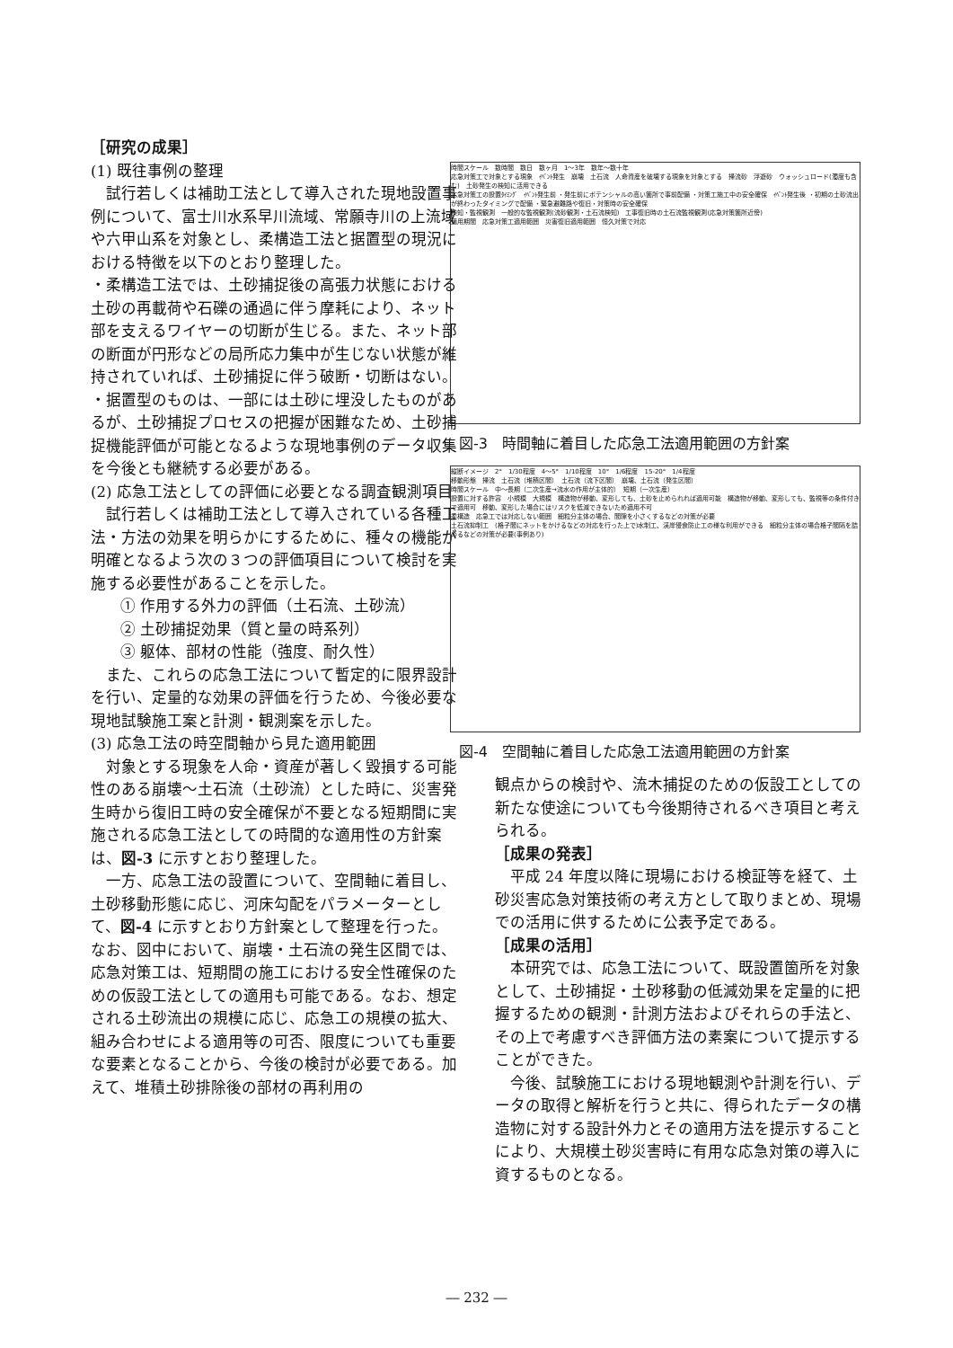［研究の成果］
(1) 既往事例の整理
試行若しくは補助工法として導入された現地設置事例について、富士川水系早川流域、常願寺川の上流域や六甲山系を対象とし、柔構造工法と据置型の現況における特徴を以下のとおり整理した。
・柔構造工法では、土砂捕捉後の高張力状態における土砂の再載荷や石礫の通過に伴う摩耗により、ネット部を支えるワイヤーの切断が生じる。また、ネット部の断面が円形などの局所応力集中が生じない状態が維持されていれば、土砂捕捉に伴う破断・切断はない。
・据置型のものは、一部には土砂に埋没したものがあるが、土砂捕捉プロセスの把握が困難なため、土砂捕捉機能評価が可能となるような現地事例のデータ収集を今後とも継続する必要がある。
(2) 応急工法としての評価に必要となる調査観測項目
試行若しくは補助工法として導入されている各種工法・方法の効果を明らかにするために、種々の機能が明確となるよう次の３つの評価項目について検討を実施する必要性があることを示した。
① 作用する外力の評価（土石流、土砂流）
② 土砂捕捉効果（質と量の時系列）
③ 躯体、部材の性能（強度、耐久性）
また、これらの応急工法について暫定的に限界設計を行い、定量的な効果の評価を行うため、今後必要な現地試験施工案と計測・観測案を示した。
(3) 応急工法の時空間軸から見た適用範囲
対象とする現象を人命・資産が著しく毀損する可能性のある崩壊～土石流（土砂流）とした時に、災害発生時から復旧工時の安全確保が不要となる短期間に実施される応急工法としての時間的な適用性の方針案は、図-3 に示すとおり整理した。
一方、応急工法の設置について、空間軸に着目し、土砂移動形態に応じ、河床勾配をパラメーターとして、図-4 に示すとおり方針案として整理を行った。なお、図中において、崩壊・土石流の発生区間では、応急対策工は、短期間の施工における安全性確保のための仮設工法としての適用も可能である。なお、想定される土砂流出の規模に応じ、応急工の規模の拡大、組み合わせによる適用等の可否、限度についても重要な要素となることから、今後の検討が必要である。加えて、堆積土砂排除後の部材の再利用の
時間スケール　数時間　数日　数ヶ月　1～3年　数年～数十年
応急対策工で対象とする現象　ｲﾍﾞﾝﾄ発生　崩壊　土石流　人命資産を破壊する現象を対象とする　掃流砂　浮遊砂　ウォッシュロード(濁度も含む)　土砂発生の検知に活用できる
応急対策工の設置ﾀｲﾐﾝｸﾞ　ｲﾍﾞﾝﾄ発生前 ・発生前にポテンシャルの高い箇所で事前配備 ・対策工施工中の安全確保　ｲﾍﾞﾝﾄ発生後 ・初期の土砂流出が終わったタイミングで配備 ・緊急避難路や復旧・対策時の安全確保
検知・監視観測　一般的な監視観測(流砂観測・土石流検知)　工事復旧時の土石流監視観測(応急対策箇所近傍)
適用期間　応急対策工適用範囲　災害復旧適用範囲　恒久対策で対応
図-3　時間軸に着目した応急工法適用範囲の方針案
縦断イメージ　2°　1/30程度　4～5°　1/10程度　10°　1/6程度　15-20°　1/4程度
移動形態　掃流　土石流（堆積区間）　土石流（流下区間）　崩壊、土石流（発生区間）
時間スケール　中～長期（二次生産→流水の作用が主体的）　短期（一次生産）
設置に対する許容　小規模　大規模　構造物が移動、変形しても、土砂を止められれば適用可能　構造物が移動、変形しても、監視等の条件付きで適用可　移動、変形した場合にはリスクを低減できないため適用不可
柔構造　応急工では対応しない範囲　細粒分主体の場合、間隙を小さくするなどの対策が必要
土石流抑制工　(格子間にネットをかけるなどの対応を行った上で)水制工、渓岸侵食防止工の様な利用ができる　細粒分主体の場合格子間隔を詰めるなどの対策が必要(事例あり)
図-4　空間軸に着目した応急工法適用範囲の方針案
観点からの検討や、流木捕捉のための仮設工としての新たな使途についても今後期待されるべき項目と考えられる。
［成果の発表］
平成 24 年度以降に現場における検証等を経て、土砂災害応急対策技術の考え方として取りまとめ、現場での活用に供するために公表予定である。
［成果の活用］
本研究では、応急工法について、既設置箇所を対象として、土砂捕捉・土砂移動の低減効果を定量的に把握するための観測・計測方法およびそれらの手法と、その上で考慮すべき評価方法の素案について提示することができた。
今後、試験施工における現地観測や計測を行い、データの取得と解析を行うと共に、得られたデータの構造物に対する設計外力とその適用方法を提示することにより、大規模土砂災害時に有用な応急対策の導入に資するものとなる。
― 232 ―